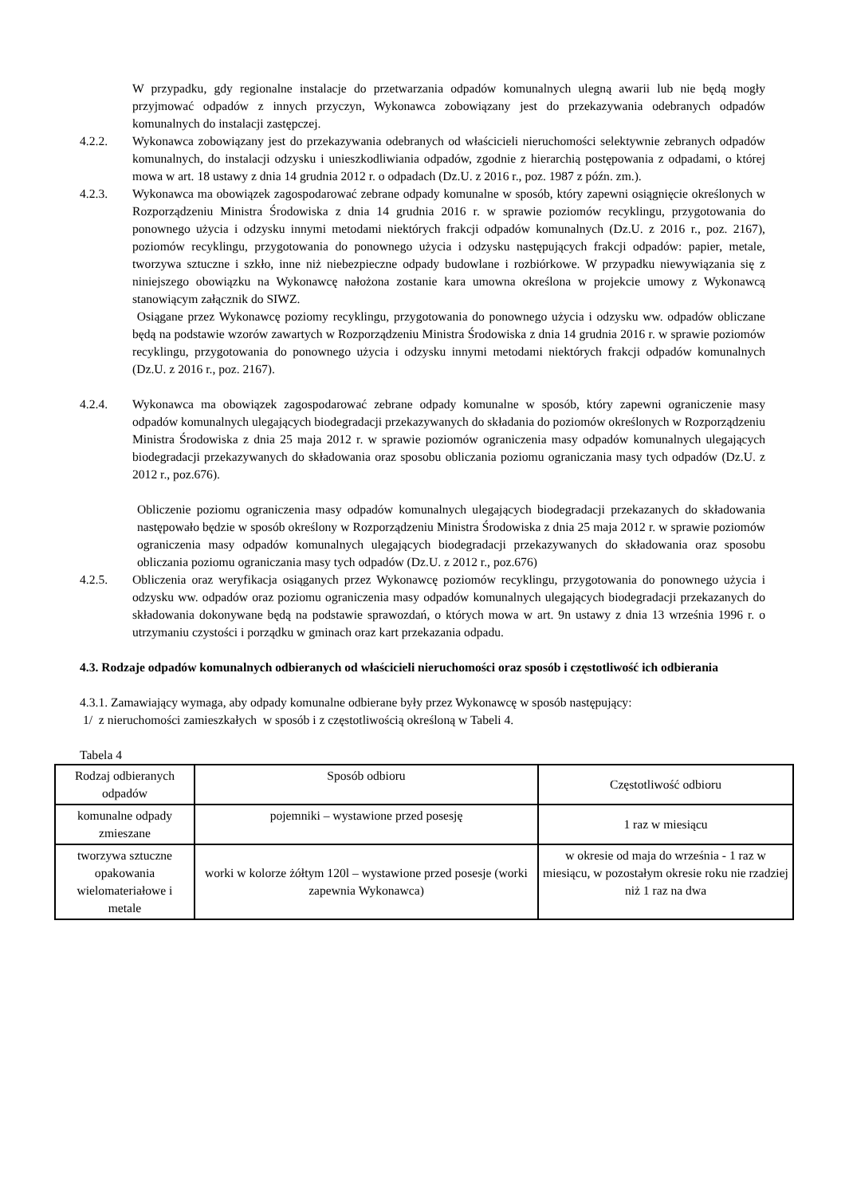W przypadku, gdy regionalne instalacje do przetwarzania odpadów komunalnych ulegną awarii lub nie będą mogły przyjmować odpadów z innych przyczyn, Wykonawca zobowiązany jest do przekazywania odebranych odpadów komunalnych do instalacji zastępczej.
4.2.2. Wykonawca zobowiązany jest do przekazywania odebranych od właścicieli nieruchomości selektywnie zebranych odpadów komunalnych, do instalacji odzysku i unieszkodliwiania odpadów, zgodnie z hierarchią postępowania z odpadami, o której mowa w art. 18 ustawy z dnia 14 grudnia 2012 r. o odpadach (Dz.U. z 2016 r., poz. 1987 z późn. zm.).
4.2.3. Wykonawca ma obowiązek zagospodarować zebrane odpady komunalne w sposób, który zapewni osiągnięcie określonych w Rozporządzeniu Ministra Środowiska z dnia 14 grudnia 2016 r. w sprawie poziomów recyklingu, przygotowania do ponownego użycia i odzysku innymi metodami niektórych frakcji odpadów komunalnych (Dz.U. z 2016 r., poz. 2167), poziomów recyklingu, przygotowania do ponownego użycia i odzysku następujących frakcji odpadów: papier, metale, tworzywa sztuczne i szkło, inne niż niebezpieczne odpady budowlane i rozbiórkowe. W przypadku niewywiązania się z niniejszego obowiązku na Wykonawcę nałożona zostanie kara umowna określona w projekcie umowy z Wykonawcą stanowiącym załącznik do SIWZ.
Osiągane przez Wykonawcę poziomy recyklingu, przygotowania do ponownego użycia i odzysku ww. odpadów obliczane będą na podstawie wzorów zawartych w Rozporządzeniu Ministra Środowiska z dnia 14 grudnia 2016 r. w sprawie poziomów recyklingu, przygotowania do ponownego użycia i odzysku innymi metodami niektórych frakcji odpadów komunalnych (Dz.U. z 2016 r., poz. 2167).
4.2.4. Wykonawca ma obowiązek zagospodarować zebrane odpady komunalne w sposób, który zapewni ograniczenie masy odpadów komunalnych ulegających biodegradacji przekazywanych do składania do poziomów określonych w Rozporządzeniu Ministra Środowiska z dnia 25 maja 2012 r. w sprawie poziomów ograniczenia masy odpadów komunalnych ulegających biodegradacji przekazywanych do składowania oraz sposobu obliczania poziomu ograniczania masy tych odpadów (Dz.U. z 2012 r., poz.676).
Obliczenie poziomu ograniczenia masy odpadów komunalnych ulegających biodegradacji przekazanych do składowania następowało będzie w sposób określony w Rozporządzeniu Ministra Środowiska z dnia 25 maja 2012 r. w sprawie poziomów ograniczenia masy odpadów komunalnych ulegających biodegradacji przekazywanych do składowania oraz sposobu obliczania poziomu ograniczania masy tych odpadów (Dz.U. z 2012 r., poz.676)
4.2.5. Obliczenia oraz weryfikacja osiąganych przez Wykonawcę poziomów recyklingu, przygotowania do ponownego użycia i odzysku ww. odpadów oraz poziomu ograniczenia masy odpadów komunalnych ulegających biodegradacji przekazanych do składowania dokonywane będą na podstawie sprawozdań, o których mowa w art. 9n ustawy z dnia 13 września 1996 r. o utrzymaniu czystości i porządku w gminach oraz kart przekazania odpadu.
4.3. Rodzaje odpadów komunalnych odbieranych od właścicieli nieruchomości oraz sposób i częstotliwość ich odbierania
4.3.1. Zamawiający wymaga, aby odpady komunalne odbierane były przez Wykonawcę w sposób następujący:
1/ z nieruchomości zamieszkałych w sposób i z częstotliwością określoną w Tabeli 4.
Tabela 4
| Rodzaj odbieranych odpadów | Sposób odbioru | Częstotliwość odbioru |
| komunalne odpady zmieszane | pojemniki – wystawione przed posesję | 1 raz w miesiącu |
| tworzywa sztuczne opakowania wielomateriałowe i metale | worki w kolorze żółtym 120l – wystawione przed posesje (worki zapewnia Wykonawca) | w okresie od maja do września - 1 raz w miesiącu, w pozostałym okresie roku nie rzadziej niż 1 raz na dwa |